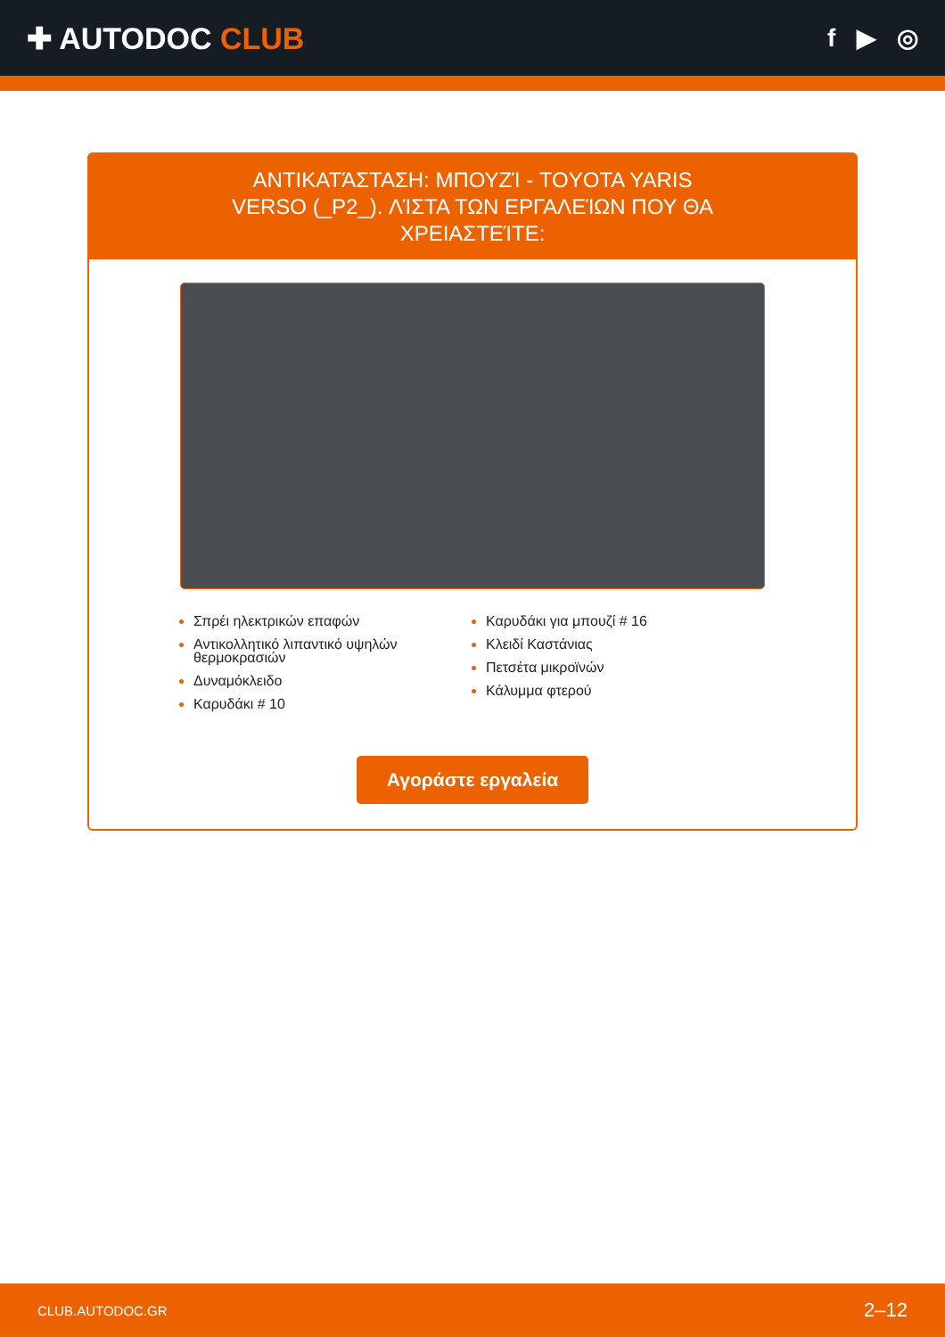✚ AUTODOC CLUB
f ▶ ◎
ΑΝΤΙΚΑΤΆΣΤΑΣΗ: ΜΠΟΥΖΊ - TOYOTA YARIS VERSO (_P2_). ΛΊΣΤΑ ΤΩΝ ΕΡΓΑΛΕΊΩΝ ΠΟΥ ΘΑ ΧΡΕΙΑΣΤΕΊΤΕ:
Σπρέι ηλεκτρικών επαφών
Αντικολλητικό λιπαντικό υψηλών θερμοκρασιών
Δυναμόκλειδο
Καρυδάκι # 10
Καρυδάκι για μπουζί # 16
Κλειδί Καστάνιας
Πετσέτα μικροϊνών
Κάλυμμα φτερού
Αγοράστε εργαλεία
CLUB.AUTODOC.GR 2–12